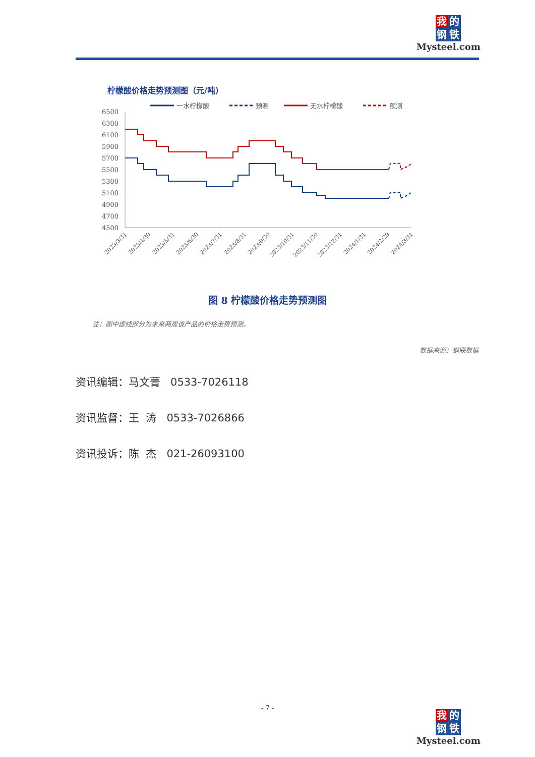我 的
钢 铁
Mysteel.com
柠檬酸价格走势预测图（元/吨）
一水柠檬酸
预测
无水柠檬酸
预测
6500
6300
6100
5900
5700
5500
5300
5100
4900
4700
4500
2023/3/31
2023/4/30
2023/5/31
2023/6/30
2023/7/31
2023/8/31
2023/9/30
2023/10/31
2023/11/30
2023/12/31
2024/1/31
2024/2/29
2024/3/31
图 8 柠檬酸价格走势预测图
注：图中虚线部分为未来两周该产品的价格走势预测。
数据来源：钢联数据
资讯编辑：马文菁 0533-7026118
资讯监督：王 涛 0533-7026866
资讯投诉：陈 杰 021-26093100
- 7 -
我 的
钢 铁
Mysteel.com